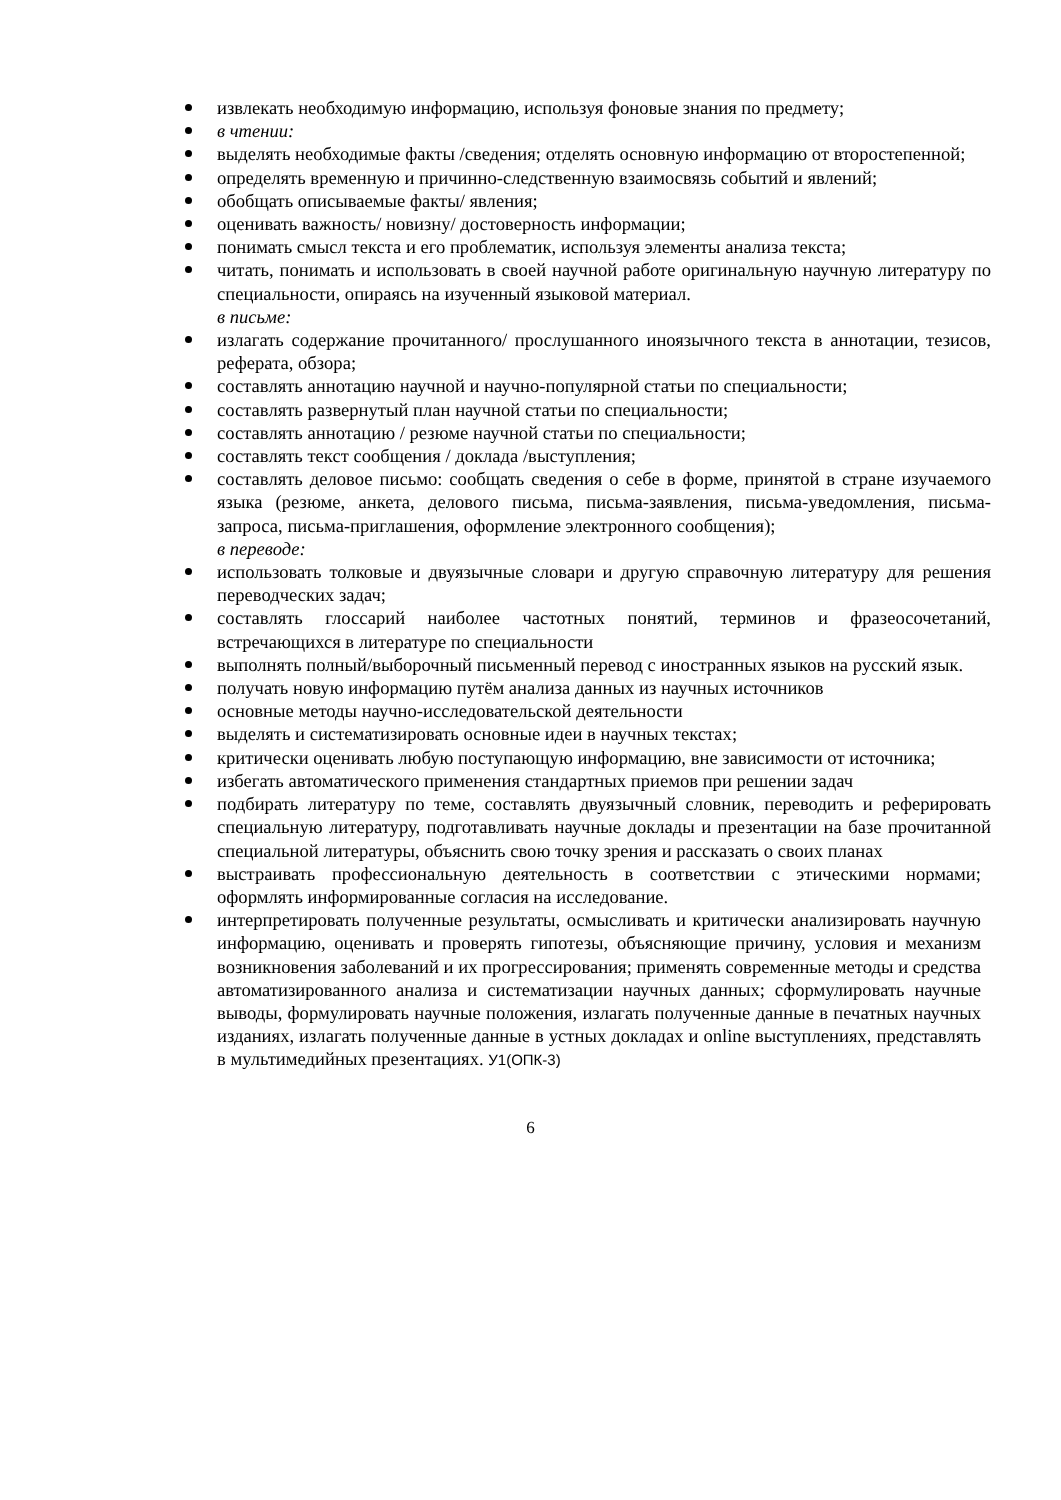извлекать необходимую информацию, используя фоновые знания по предмету;
в чтении:
выделять необходимые факты /сведения; отделять основную информацию от второстепенной;
определять временную и причинно-следственную взаимосвязь событий и явлений;
обобщать описываемые факты/ явления;
оценивать важность/ новизну/ достоверность информации;
понимать смысл текста и его проблематик, используя элементы анализа текста;
читать, понимать и использовать в своей научной работе оригинальную научную литературу по специальности, опираясь на изученный языковой материал.
в письме:
излагать содержание прочитанного/ прослушанного иноязычного текста в аннотации, тезисов, реферата, обзора;
составлять аннотацию научной и научно-популярной статьи по специальности;
составлять развернутый план научной статьи по специальности;
составлять аннотацию / резюме научной статьи по специальности;
составлять текст сообщения / доклада /выступления;
составлять деловое письмо: сообщать сведения о себе в форме, принятой в стране изучаемого языка (резюме, анкета, делового письма, письма-заявления, письма-уведомления, письма-запроса, письма-приглашения, оформление электронного сообщения);
в переводе:
использовать толковые и двуязычные словари и другую справочную литературу для решения переводческих задач;
составлять глоссарий наиболее частотных понятий, терминов и фразеосочетаний, встречающихся в литературе по специальности
выполнять полный/выборочный письменный перевод с иностранных языков на русский язык.
получать новую информацию путём анализа данных из научных источников
основные методы научно-исследовательской деятельности
выделять и систематизировать основные идеи в научных текстах;
критически оценивать любую поступающую информацию, вне зависимости от источника;
избегать автоматического применения стандартных приемов при решении задач
подбирать литературу по теме, составлять двуязычный словник, переводить и реферировать специальную литературу, подготавливать научные доклады и презентации на базе прочитанной специальной литературы, объяснить свою точку зрения и рассказать о своих планах
выстраивать профессиональную деятельность в соответствии с этическими нормами; оформлять информированные согласия на исследование.
интерпретировать полученные результаты, осмысливать и критически анализировать научную информацию, оценивать и проверять гипотезы, объясняющие причину, условия и механизм возникновения заболеваний и их прогрессирования; применять современные методы и средства автоматизированного анализа и систематизации научных данных; сформулировать научные выводы, формулировать научные положения, излагать полученные данные в печатных научных изданиях, излагать полученные данные в устных докладах и online выступлениях, представлять в мультимедийных презентациях. У1(ОПК-3)
6